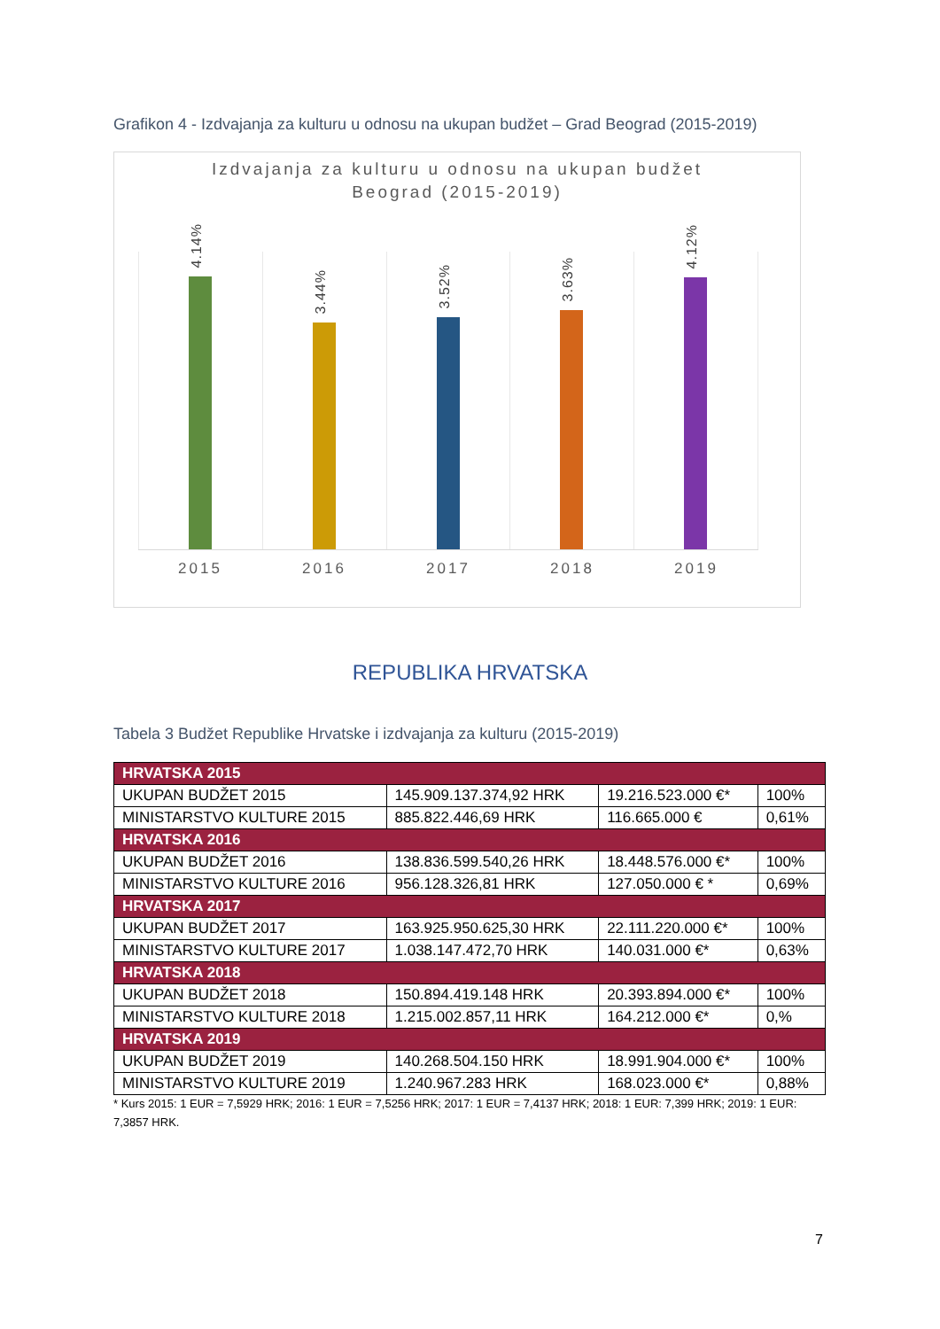Grafikon 4 - Izdvajanja za kulturu u odnosu na ukupan budžet – Grad Beograd (2015-2019)
Izdvajanja za kulturu u odnosu na ukupan budžet
Beograd (2015-2019)
4.14%
3.44%
3.52%
3.63%
4.12%
2015 2016 2017 2018 2019
REPUBLIKA HRVATSKA
Tabela 3 Budžet Republike Hrvatske i izdvajanja za kulturu (2015-2019)
| HRVATSKA 2015 | | | |
| --- | --- | --- | --- |
| UKUPAN BUDŽET 2015 | 145.909.137.374,92 HRK | 19.216.523.000 €* | 100% |
| MINISTARSTVO KULTURE 2015 | 885.822.446,69 HRK | 116.665.000 € | 0,61% |
| HRVATSKA 2016 | | | |
| UKUPAN BUDŽET 2016 | 138.836.599.540,26 HRK | 18.448.576.000 €* | 100% |
| MINISTARSTVO KULTURE 2016 | 956.128.326,81 HRK | 127.050.000 € * | 0,69% |
| HRVATSKA 2017 | | | |
| UKUPAN BUDŽET 2017 | 163.925.950.625,30 HRK | 22.111.220.000 €* | 100% |
| MINISTARSTVO KULTURE 2017 | 1.038.147.472,70 HRK | 140.031.000 €* | 0,63% |
| HRVATSKA 2018 | | | |
| UKUPAN BUDŽET 2018 | 150.894.419.148 HRK | 20.393.894.000 €* | 100% |
| MINISTARSTVO KULTURE 2018 | 1.215.002.857,11 HRK | 164.212.000 €* | 0,% |
| HRVATSKA 2019 | | | |
| UKUPAN BUDŽET 2019 | 140.268.504.150 HRK | 18.991.904.000 €* | 100% |
| MINISTARSTVO KULTURE 2019 | 1.240.967.283 HRK | 168.023.000 €* | 0,88% |
* Kurs 2015: 1 EUR = 7,5929 HRK; 2016: 1 EUR = 7,5256 HRK; 2017: 1 EUR = 7,4137 HRK; 2018: 1 EUR: 7,399 HRK; 2019: 1 EUR: 7,3857 HRK.
7